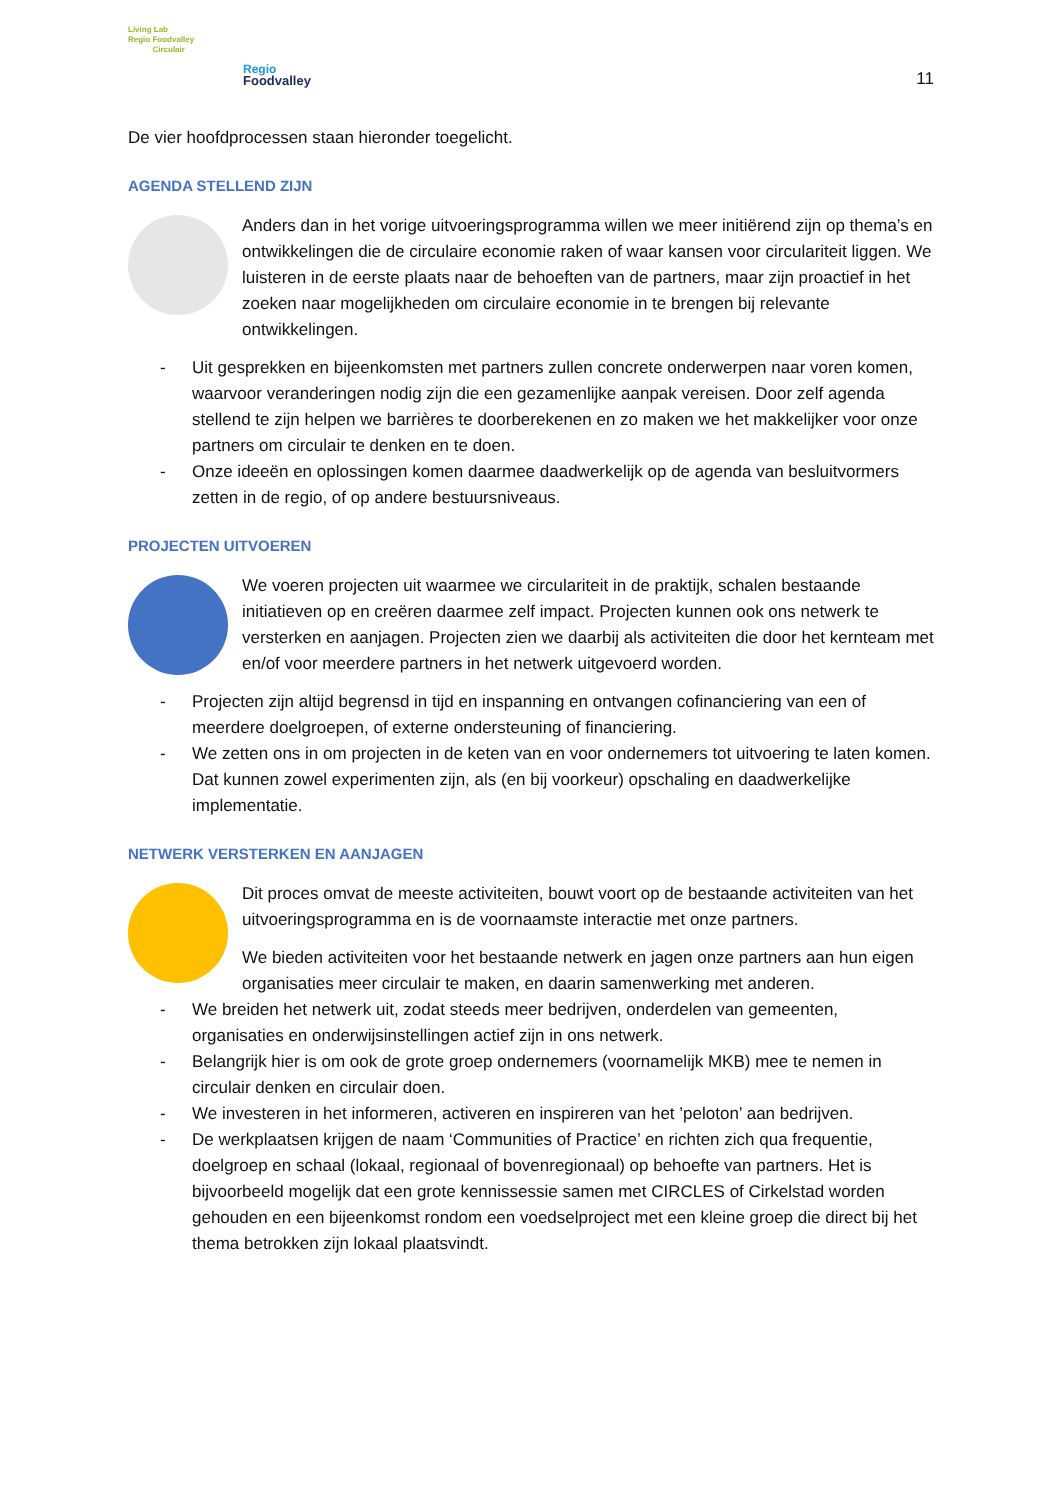Living Lab
Regio Foodvalley
Circulair
Regio
Foodvalley
11
De vier hoofdprocessen staan hieronder toegelicht.
AGENDA STELLEND ZIJN
Anders dan in het vorige uitvoeringsprogramma willen we meer initiërend zijn op thema’s en ontwikkelingen die de circulaire economie raken of waar kansen voor circulariteit liggen. We luisteren in de eerste plaats naar de behoeften van de partners, maar zijn proactief in het zoeken naar mogelijkheden om circulaire economie in te brengen bij relevante ontwikkelingen.
- Uit gesprekken en bijeenkomsten met partners zullen concrete onderwerpen naar voren komen, waarvoor veranderingen nodig zijn die een gezamenlijke aanpak vereisen. Door zelf agenda stellend te zijn helpen we barrières te doorberekenen en zo maken we het makkelijker voor onze partners om circulair te denken en te doen.
- Onze ideeën en oplossingen komen daarmee daadwerkelijk op de agenda van besluitvormers zetten in de regio, of op andere bestuursniveaus.
PROJECTEN UITVOEREN
We voeren projecten uit waarmee we circulariteit in de praktijk, schalen bestaande initiatieven op en creëren daarmee zelf impact. Projecten kunnen ook ons netwerk te versterken en aanjagen. Projecten zien we daarbij als activiteiten die door het kernteam met en/of voor meerdere partners in het netwerk uitgevoerd worden.
- Projecten zijn altijd begrensd in tijd en inspanning en ontvangen cofinanciering van een of meerdere doelgroepen, of externe ondersteuning of financiering.
- We zetten ons in om projecten in de keten van en voor ondernemers tot uitvoering te laten komen. Dat kunnen zowel experimenten zijn, als (en bij voorkeur) opschaling en daadwerkelijke implementatie.
NETWERK VERSTERKEN EN AANJAGEN
Dit proces omvat de meeste activiteiten, bouwt voort op de bestaande activiteiten van het uitvoeringsprogramma en is de voornaamste interactie met onze partners.
We bieden activiteiten voor het bestaande netwerk en jagen onze partners aan hun eigen organisaties meer circulair te maken, en daarin samenwerking met anderen.
- We breiden het netwerk uit, zodat steeds meer bedrijven, onderdelen van gemeenten, organisaties en onderwijsinstellingen actief zijn in ons netwerk.
- Belangrijk hier is om ook de grote groep ondernemers (voornamelijk MKB) mee te nemen in circulair denken en circulair doen.
- We investeren in het informeren, activeren en inspireren van het ’peloton’ aan bedrijven.
- De werkplaatsen krijgen de naam ‘Communities of Practice’ en richten zich qua frequentie, doelgroep en schaal (lokaal, regionaal of bovenregionaal) op behoefte van partners. Het is bijvoorbeeld mogelijk dat een grote kennissessie samen met CIRCLES of Cirkelstad worden gehouden en een bijeenkomst rondom een voedselproject met een kleine groep die direct bij het thema betrokken zijn lokaal plaatsvindt.